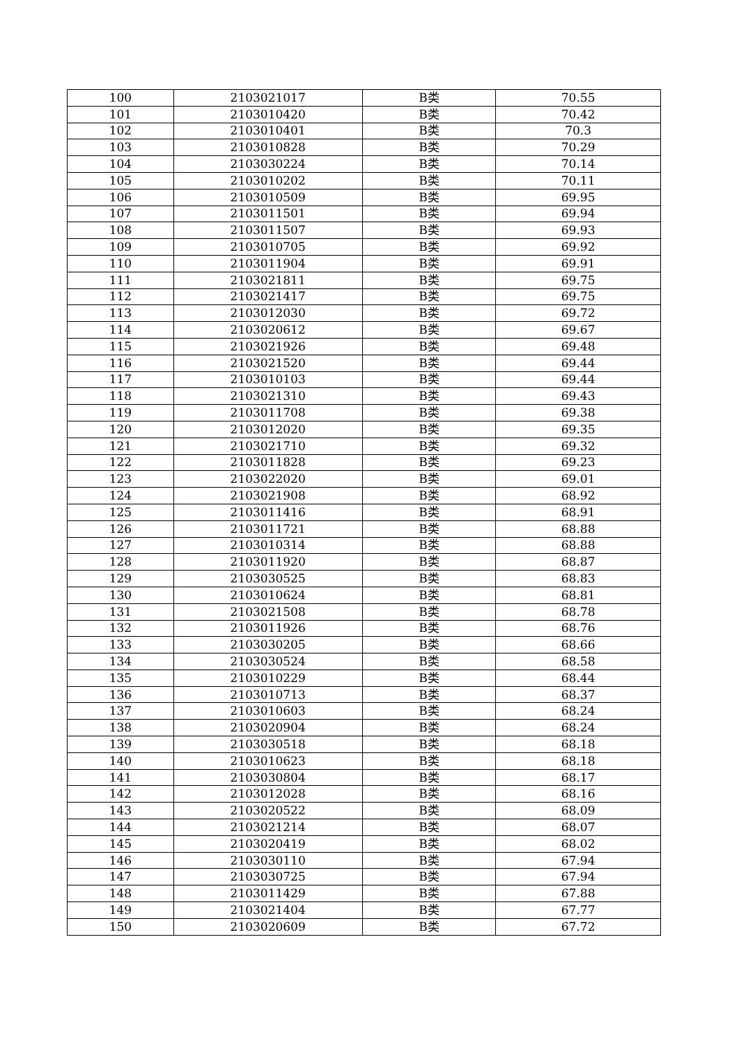| 100 | 2103021017 | B类 | 70.55 |
| 101 | 2103010420 | B类 | 70.42 |
| 102 | 2103010401 | B类 | 70.3 |
| 103 | 2103010828 | B类 | 70.29 |
| 104 | 2103030224 | B类 | 70.14 |
| 105 | 2103010202 | B类 | 70.11 |
| 106 | 2103010509 | B类 | 69.95 |
| 107 | 2103011501 | B类 | 69.94 |
| 108 | 2103011507 | B类 | 69.93 |
| 109 | 2103010705 | B类 | 69.92 |
| 110 | 2103011904 | B类 | 69.91 |
| 111 | 2103021811 | B类 | 69.75 |
| 112 | 2103021417 | B类 | 69.75 |
| 113 | 2103012030 | B类 | 69.72 |
| 114 | 2103020612 | B类 | 69.67 |
| 115 | 2103021926 | B类 | 69.48 |
| 116 | 2103021520 | B类 | 69.44 |
| 117 | 2103010103 | B类 | 69.44 |
| 118 | 2103021310 | B类 | 69.43 |
| 119 | 2103011708 | B类 | 69.38 |
| 120 | 2103012020 | B类 | 69.35 |
| 121 | 2103021710 | B类 | 69.32 |
| 122 | 2103011828 | B类 | 69.23 |
| 123 | 2103022020 | B类 | 69.01 |
| 124 | 2103021908 | B类 | 68.92 |
| 125 | 2103011416 | B类 | 68.91 |
| 126 | 2103011721 | B类 | 68.88 |
| 127 | 2103010314 | B类 | 68.88 |
| 128 | 2103011920 | B类 | 68.87 |
| 129 | 2103030525 | B类 | 68.83 |
| 130 | 2103010624 | B类 | 68.81 |
| 131 | 2103021508 | B类 | 68.78 |
| 132 | 2103011926 | B类 | 68.76 |
| 133 | 2103030205 | B类 | 68.66 |
| 134 | 2103030524 | B类 | 68.58 |
| 135 | 2103010229 | B类 | 68.44 |
| 136 | 2103010713 | B类 | 68.37 |
| 137 | 2103010603 | B类 | 68.24 |
| 138 | 2103020904 | B类 | 68.24 |
| 139 | 2103030518 | B类 | 68.18 |
| 140 | 2103010623 | B类 | 68.18 |
| 141 | 2103030804 | B类 | 68.17 |
| 142 | 2103012028 | B类 | 68.16 |
| 143 | 2103020522 | B类 | 68.09 |
| 144 | 2103021214 | B类 | 68.07 |
| 145 | 2103020419 | B类 | 68.02 |
| 146 | 2103030110 | B类 | 67.94 |
| 147 | 2103030725 | B类 | 67.94 |
| 148 | 2103011429 | B类 | 67.88 |
| 149 | 2103021404 | B类 | 67.77 |
| 150 | 2103020609 | B类 | 67.72 |